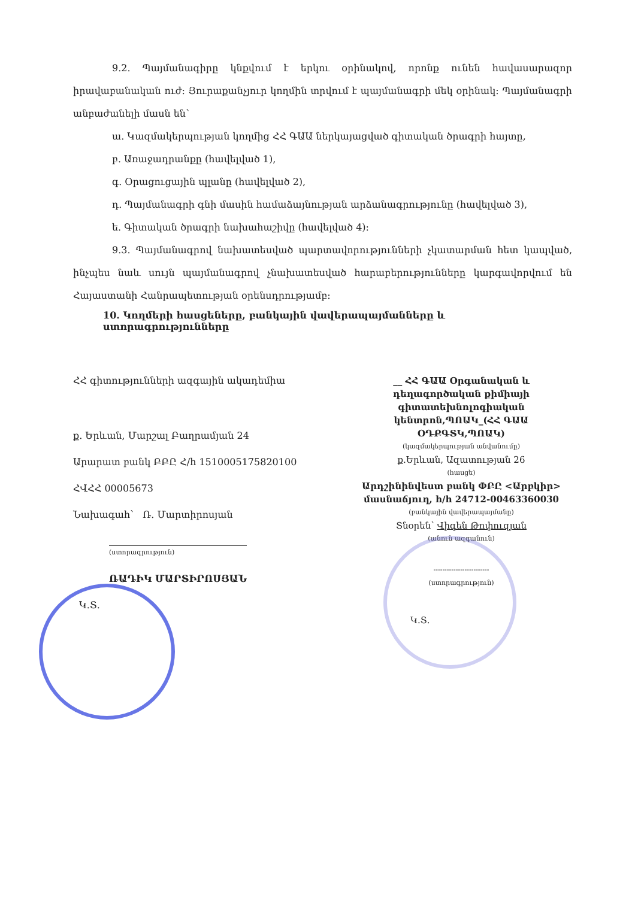9.2. Պայմանագիրը կնքվում է երկու օրինակով, որոնք ունեն հավասարազոր իրավաբանական ուժ: Յուրաքանչյուր կողմին տրվում է պայմանագրի մեկ օրինակ: Պայմանագրի անբաժանելի մասն են՝
ա. Կազմակերպության կողմից ՀՀ ԳԱԱ ներկայացված գիտական ծրագրի հայտը,
բ. Առաջադրանքը (հավելված 1),
գ. Օրացուցային պլանը (հավելված 2),
դ. Պայմանագրի գնի մասին համաձայնության արձանագրությունը (հավելված 3),
ե. Գիտական ծրագրի նախահաշիվը (հավելված 4):
9.3. Պայմանագրով նախատեսված պարտավորությունների չկատարման հետ կապված, ինչպես նաև սույն պայմանագրով չնախատեսված հարաբերությունները կարգավորվում են Հայաստանի Հանրապետության օրենսդրությամբ:
10. Կողմերի հասցեները, բանկային վավերապայմանները և ստորագրությունները
ՀՀ գիտությունների ազգային ակադեմիա
ք. Երևան, Մարշալ Բաղրամյան 24
Արարատ բանկ ԲԲԸ Հ/հ 1510005175820100
ՀՎՀՀ 00005673
Նախագահ՝ Ռ. Մարտիրոսյան
(ստորագրություն)
ՌԱԴԻԿ ՄԱՐՏԻՐՈՍՅԱՆ
Կ.Տ.
__ ՀՀ ԳԱԱ Օրգանական և դեղագործական քիմիայի գիտատեխնոլոգիական կենտրոն,ՊՈԱԿ_(ՀՀ ԳԱԱ ՕԴՔԳՏԿ,ՊՈԱԿ)
(կազմակերպության անվանումը)
ք.Երևան, Ազատության 26
(հասցե)
Արդշինինվեստ բանկ ՓԲԸ <Արբկիր> մասնաճյուղ, հ/հ 24712-00463360030
(բանկային վավերապայմանը)
Տնօրեն՝ Վիգեն Թոփուզյան
(անուն ազգանուն)
-------------------------
(ստորագրություն)
Կ.Տ.